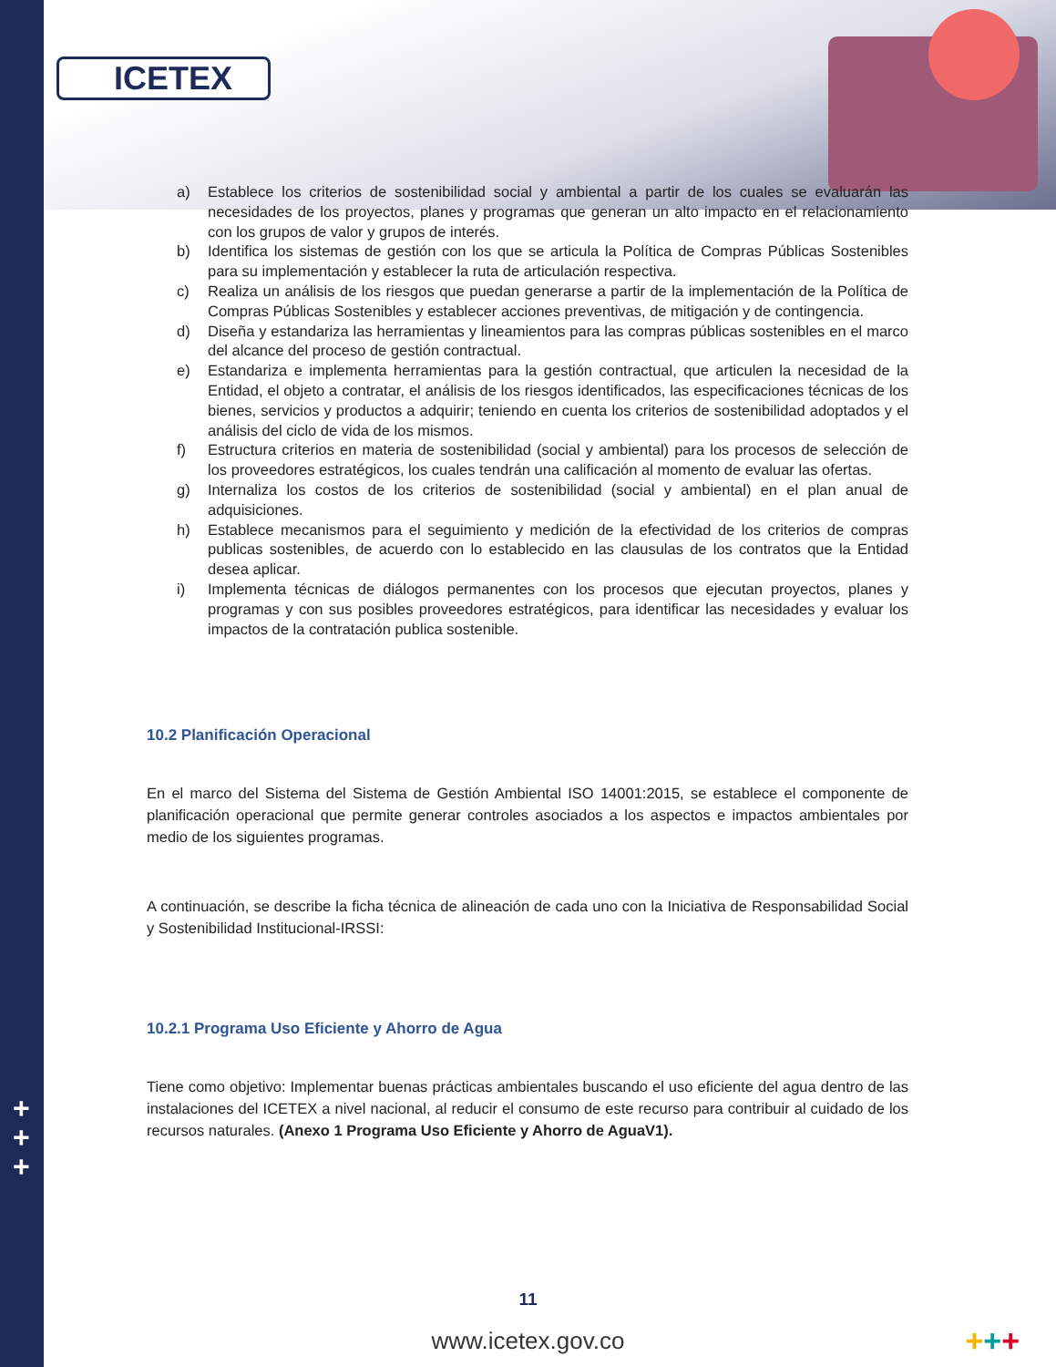ICETEX
a) Establece los criterios de sostenibilidad social y ambiental a partir de los cuales se evaluarán las necesidades de los proyectos, planes y programas que generan un alto impacto en el relacionamiento con los grupos de valor y grupos de interés.
b) Identifica los sistemas de gestión con los que se articula la Política de Compras Públicas Sostenibles para su implementación y establecer la ruta de articulación respectiva.
c) Realiza un análisis de los riesgos que puedan generarse a partir de la implementación de la Política de Compras Públicas Sostenibles y establecer acciones preventivas, de mitigación y de contingencia.
d) Diseña y estandariza las herramientas y lineamientos para las compras públicas sostenibles en el marco del alcance del proceso de gestión contractual.
e) Estandariza e implementa herramientas para la gestión contractual, que articulen la necesidad de la Entidad, el objeto a contratar, el análisis de los riesgos identificados, las especificaciones técnicas de los bienes, servicios y productos a adquirir; teniendo en cuenta los criterios de sostenibilidad adoptados y el análisis del ciclo de vida de los mismos.
f) Estructura criterios en materia de sostenibilidad (social y ambiental) para los procesos de selección de los proveedores estratégicos, los cuales tendrán una calificación al momento de evaluar las ofertas.
g) Internaliza los costos de los criterios de sostenibilidad (social y ambiental) en el plan anual de adquisiciones.
h) Establece mecanismos para el seguimiento y medición de la efectividad de los criterios de compras publicas sostenibles, de acuerdo con lo establecido en las clausulas de los contratos que la Entidad desea aplicar.
i) Implementa técnicas de diálogos permanentes con los procesos que ejecutan proyectos, planes y programas y con sus posibles proveedores estratégicos, para identificar las necesidades y evaluar los impactos de la contratación publica sostenible.
10.2 Planificación Operacional
En el marco del Sistema del Sistema de Gestión Ambiental ISO 14001:2015, se establece el componente de planificación operacional que permite generar controles asociados a los aspectos e impactos ambientales por medio de los siguientes programas.
A continuación, se describe la ficha técnica de alineación de cada uno con la Iniciativa de Responsabilidad Social y Sostenibilidad Institucional-IRSSI:
10.2.1 Programa Uso Eficiente y Ahorro de Agua
Tiene como objetivo: Implementar buenas prácticas ambientales buscando el uso eficiente del agua dentro de las instalaciones del ICETEX a nivel nacional, al reducir el consumo de este recurso para contribuir al cuidado de los recursos naturales. (Anexo 1 Programa Uso Eficiente y Ahorro de AguaV1).
+
+
+
11
www.icetex.gov.co +++